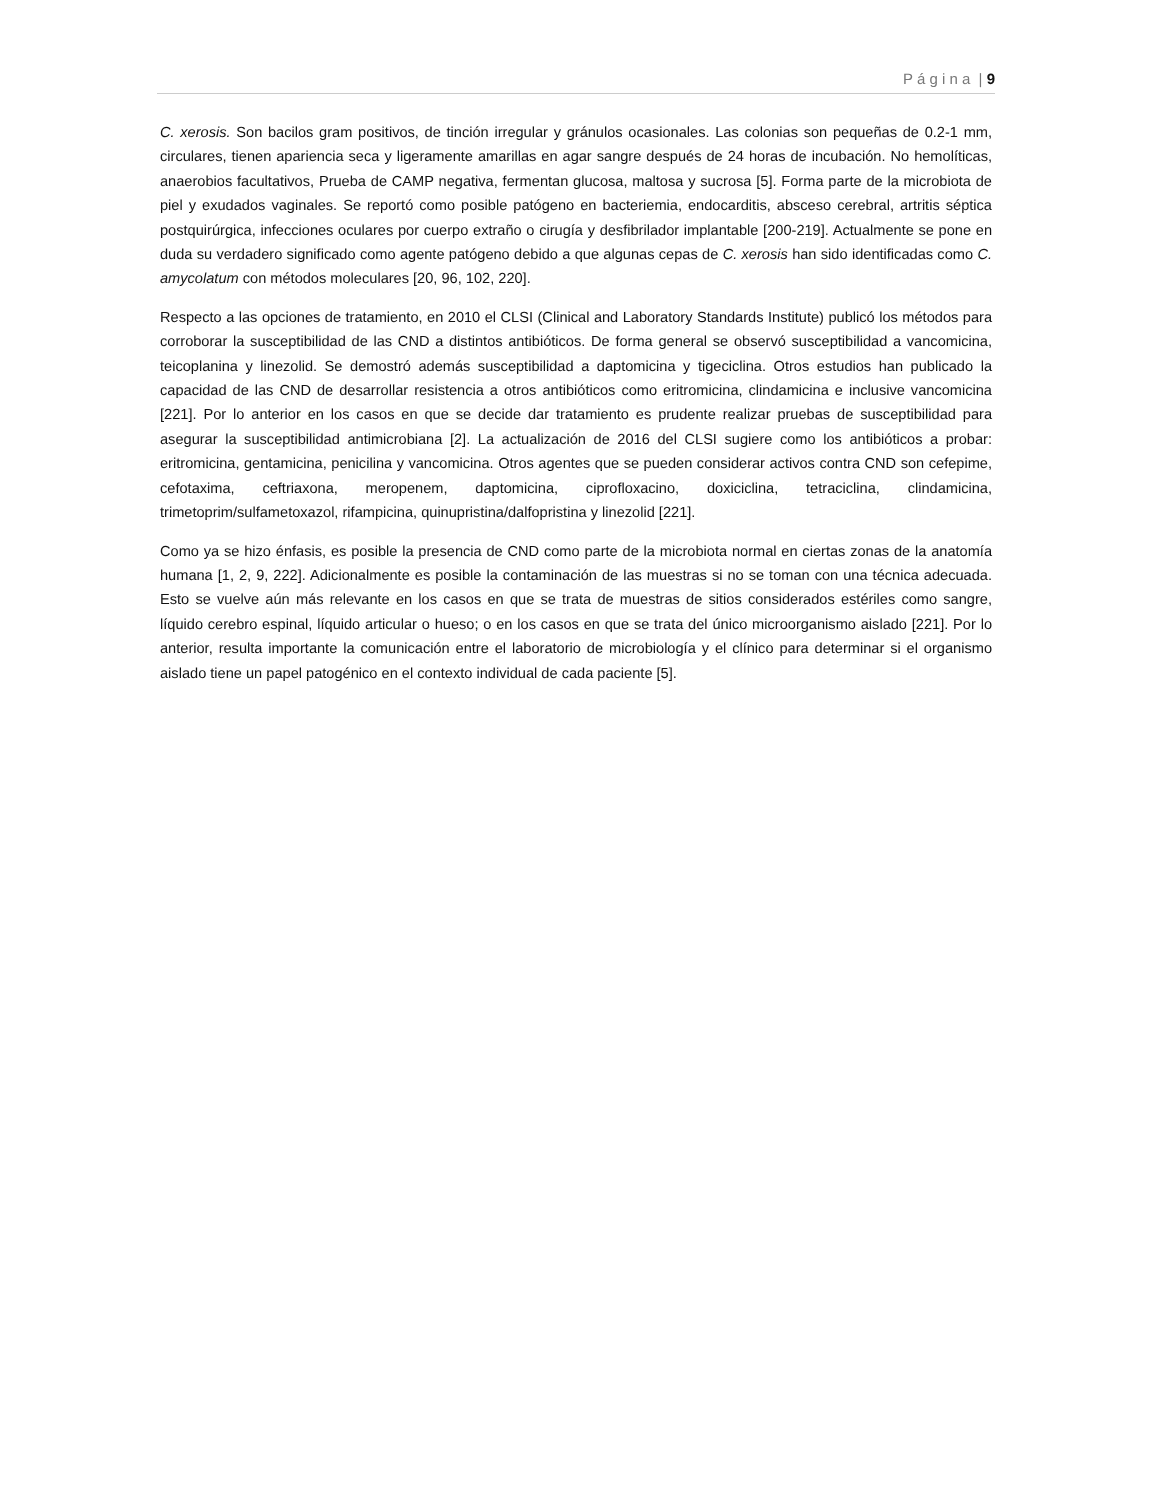P á g i n a | 9
C. xerosis. Son bacilos gram positivos, de tinción irregular y gránulos ocasionales. Las colonias son pequeñas de 0.2-1 mm, circulares, tienen apariencia seca y ligeramente amarillas en agar sangre después de 24 horas de incubación. No hemolíticas, anaerobios facultativos, Prueba de CAMP negativa, fermentan glucosa, maltosa y sucrosa [5]. Forma parte de la microbiota de piel y exudados vaginales. Se reportó como posible patógeno en bacteriemia, endocarditis, absceso cerebral, artritis séptica postquirúrgica, infecciones oculares por cuerpo extraño o cirugía y desfibrilador implantable [200-219]. Actualmente se pone en duda su verdadero significado como agente patógeno debido a que algunas cepas de C. xerosis han sido identificadas como C. amycolatum con métodos moleculares [20, 96, 102, 220].
Respecto a las opciones de tratamiento, en 2010 el CLSI (Clinical and Laboratory Standards Institute) publicó los métodos para corroborar la susceptibilidad de las CND a distintos antibióticos. De forma general se observó susceptibilidad a vancomicina, teicoplanina y linezolid. Se demostró además susceptibilidad a daptomicina y tigeciclina. Otros estudios han publicado la capacidad de las CND de desarrollar resistencia a otros antibióticos como eritromicina, clindamicina e inclusive vancomicina [221]. Por lo anterior en los casos en que se decide dar tratamiento es prudente realizar pruebas de susceptibilidad para asegurar la susceptibilidad antimicrobiana [2]. La actualización de 2016 del CLSI sugiere como los antibióticos a probar: eritromicina, gentamicina, penicilina y vancomicina. Otros agentes que se pueden considerar activos contra CND son cefepime, cefotaxima, ceftriaxona, meropenem, daptomicina, ciprofloxacino, doxiciclina, tetraciclina, clindamicina, trimetoprim/sulfametoxazol, rifampicina, quinupristina/dalfopristina y linezolid [221].
Como ya se hizo énfasis, es posible la presencia de CND como parte de la microbiota normal en ciertas zonas de la anatomía humana [1, 2, 9, 222]. Adicionalmente es posible la contaminación de las muestras si no se toman con una técnica adecuada. Esto se vuelve aún más relevante en los casos en que se trata de muestras de sitios considerados estériles como sangre, líquido cerebro espinal, líquido articular o hueso; o en los casos en que se trata del único microorganismo aislado [221]. Por lo anterior, resulta importante la comunicación entre el laboratorio de microbiología y el clínico para determinar si el organismo aislado tiene un papel patogénico en el contexto individual de cada paciente [5].